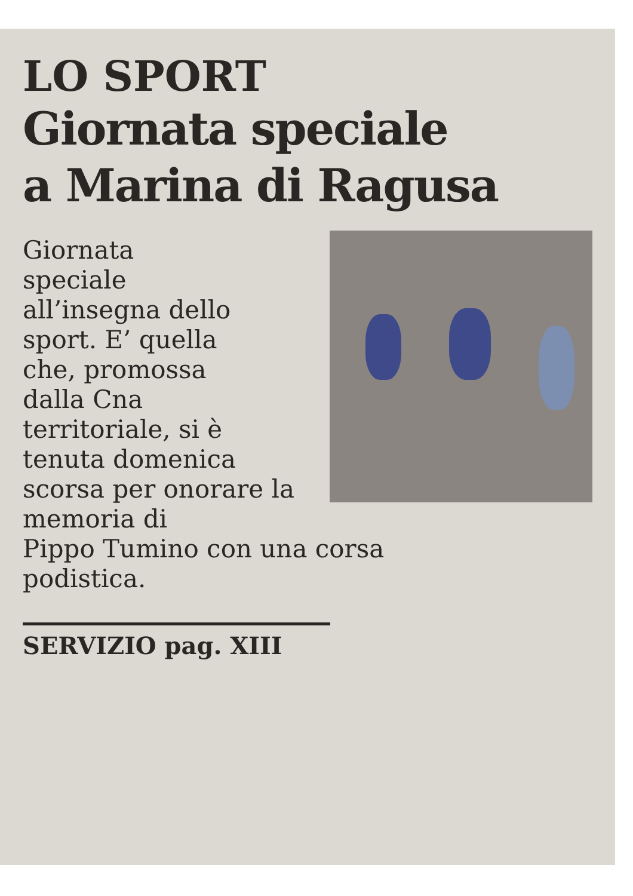LO SPORT
Giornata speciale
a Marina di Ragusa
Giornata
speciale
all’insegna dello
sport. E’ quella
che, promossa
dalla Cna
territoriale, si è
tenuta domenica
scorsa per onorare la memoria di
Pippo Tumino con una corsa
podistica.
SERVIZIO pag. XIII